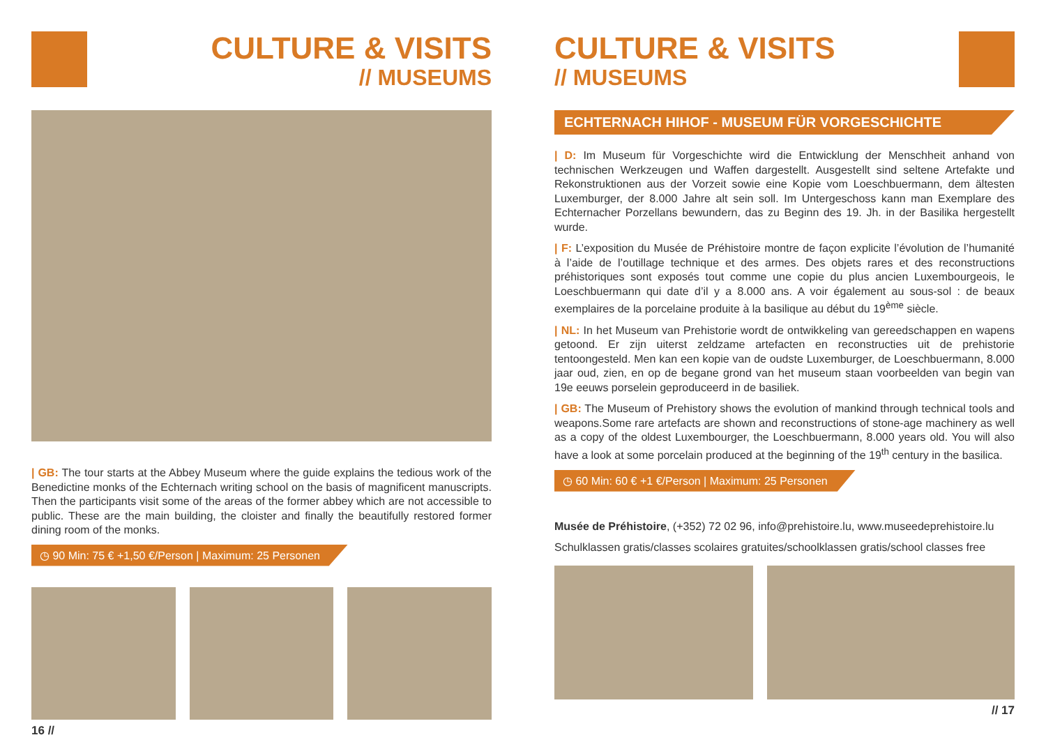CULTURE & VISITS
// MUSEUMS
| GB: The tour starts at the Abbey Museum where the guide explains the tedious work of the Benedictine monks of the Echternach writing school on the basis of magnificent manuscripts. Then the participants visit some of the areas of the former abbey which are not accessible to public. These are the main building, the cloister and finally the beautifully restored former dining room of the monks.
◷ 90 Min: 75 € +1,50 €/Person | Maximum: 25 Personen
16 //
CULTURE & VISITS
// MUSEUMS
ECHTERNACH HIHOF - MUSEUM FÜR VORGESCHICHTE
| D: Im Museum für Vorgeschichte wird die Entwicklung der Menschheit anhand von technischen Werkzeugen und Waffen dargestellt. Ausgestellt sind seltene Artefakte und Rekonstruktionen aus der Vorzeit sowie eine Kopie vom Loeschbuermann, dem ältesten Luxemburger, der 8.000 Jahre alt sein soll. Im Untergeschoss kann man Exemplare des Echternacher Porzellans bewundern, das zu Beginn des 19. Jh. in der Basilika hergestellt wurde.
| F: L’exposition du Musée de Préhistoire montre de façon explicite l’évolution de l’humanité à l’aide de l’outillage technique et des armes. Des objets rares et des reconstructions préhistoriques sont exposés tout comme une copie du plus ancien Luxembourgeois, le Loeschbuermann qui date d’il y a 8.000 ans. A voir également au sous-sol : de beaux exemplaires de la porcelaine produite à la basilique au début du 19<sup>ème</sup> siècle.
| NL: In het Museum van Prehistorie wordt de ontwikkeling van gereedschappen en wapens getoond. Er zijn uiterst zeldzame artefacten en reconstructies uit de prehistorie tentoongesteld. Men kan een kopie van de oudste Luxemburger, de Loeschbuermann, 8.000 jaar oud, zien, en op de begane grond van het museum staan voorbeelden van begin van 19e eeuws porselein geproduceerd in de basiliek.
| GB: The Museum of Prehistory shows the evolution of mankind through technical tools and weapons.Some rare artefacts are shown and reconstructions of stone-age machinery as well as a copy of the oldest Luxembourger, the Loeschbuermann, 8.000 years old. You will also have a look at some porcelain produced at the beginning of the 19<sup>th</sup> century in the basilica.
◷ 60 Min: 60 € +1 €/Person | Maximum: 25 Personen
Musée de Préhistoire, (+352) 72 02 96, info@prehistoire.lu, www.museedeprehistoire.lu
Schulklassen gratis/classes scolaires gratuites/schoolklassen gratis/school classes free
// 17